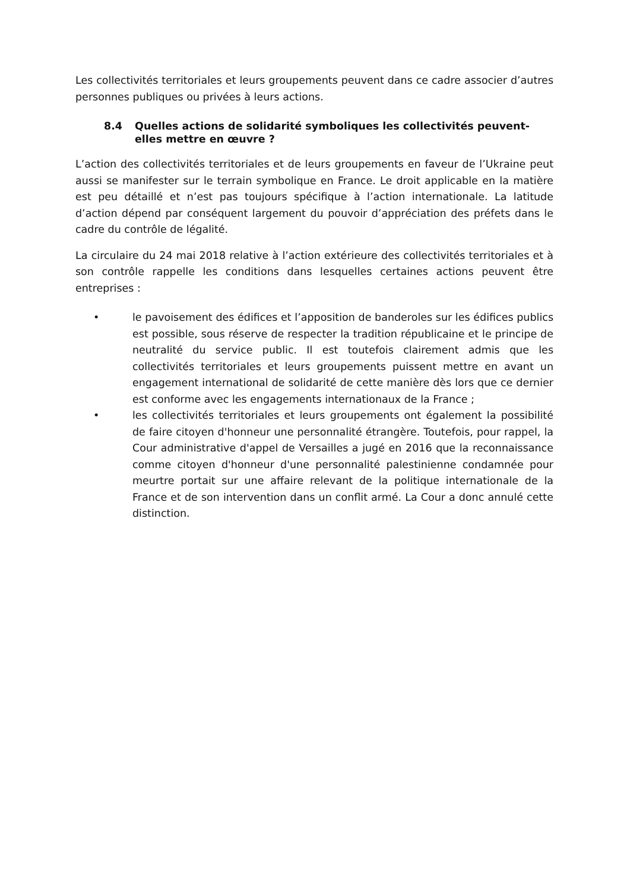Les collectivités territoriales et leurs groupements peuvent dans ce cadre associer d’autres personnes publiques ou privées à leurs actions.
8.4 Quelles actions de solidarité symboliques les collectivités peuvent-elles mettre en œuvre ?
L’action des collectivités territoriales et de leurs groupements en faveur de l’Ukraine peut aussi se manifester sur le terrain symbolique en France. Le droit applicable en la matière est peu détaillé et n’est pas toujours spécifique à l’action internationale. La latitude d’action dépend par conséquent largement du pouvoir d’appréciation des préfets dans le cadre du contrôle de légalité.
La circulaire du 24 mai 2018 relative à l’action extérieure des collectivités territoriales et à son contrôle rappelle les conditions dans lesquelles certaines actions peuvent être entreprises :
• le pavoisement des édifices et l’apposition de banderoles sur les édifices publics est possible, sous réserve de respecter la tradition républicaine et le principe de neutralité du service public. Il est toutefois clairement admis que les collectivités territoriales et leurs groupements puissent mettre en avant un engagement international de solidarité de cette manière dès lors que ce dernier est conforme avec les engagements internationaux de la France ;
• les collectivités territoriales et leurs groupements ont également la possibilité de faire citoyen d'honneur une personnalité étrangère. Toutefois, pour rappel, la Cour administrative d'appel de Versailles a jugé en 2016 que la reconnaissance comme citoyen d'honneur d'une personnalité palestinienne condamnée pour meurtre portait sur une affaire relevant de la politique internationale de la France et de son intervention dans un conflit armé. La Cour a donc annulé cette distinction.